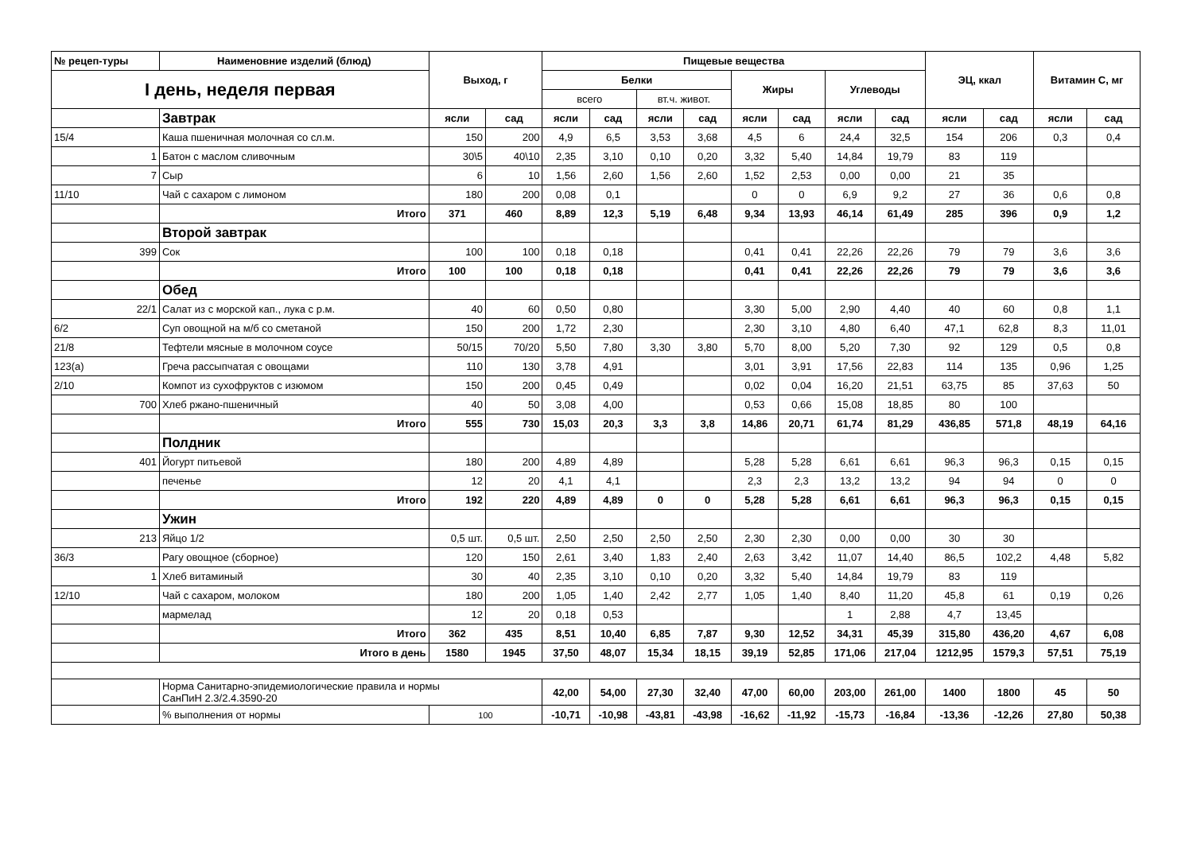| № рецеп-туры | Наименовние изделий (блюд) | Выход, г | | Пищевые вещества | | | | | | | | ЭЦ, ккал | | Витамин С, мг | |
| --- | --- | --- | --- | --- | --- | --- | --- | --- | --- | --- | --- | --- | --- | --- | --- |
| I день, неделя первая | | | | Белки | | | | Жиры | | Углеводы | | | | | |
| | | | | всего | | вт.ч. живот. | | | | | | | | | |
| | Завтрак | ясли | сад | ясли | сад | ясли | сад | ясли | сад | ясли | сад | ясли | сад | ясли | сад |
| 15/4 | Каша пшеничная молочная со сл.м. | 150 | 200 | 4,9 | 6,5 | 3,53 | 3,68 | 4,5 | 6 | 24,4 | 32,5 | 154 | 206 | 0,3 | 0,4 |
| 1 | Батон с маслом сливочным | 30\5 | 40\10 | 2,35 | 3,10 | 0,10 | 0,20 | 3,32 | 5,40 | 14,84 | 19,79 | 83 | 119 | | |
| 7 | Сыр | 6 | 10 | 1,56 | 2,60 | 1,56 | 2,60 | 1,52 | 2,53 | 0,00 | 0,00 | 21 | 35 | | |
| 11/10 | Чай с сахаром с лимоном | 180 | 200 | 0,08 | 0,1 | | | 0 | 0 | 6,9 | 9,2 | 27 | 36 | 0,6 | 0,8 |
| | Итого | 371 | 460 | 8,89 | 12,3 | 5,19 | 6,48 | 9,34 | 13,93 | 46,14 | 61,49 | 285 | 396 | 0,9 | 1,2 |
| | Второй завтрак | | | | | | | | | | | | | | |
| 399 | Сок | 100 | 100 | 0,18 | 0,18 | | | 0,41 | 0,41 | 22,26 | 22,26 | 79 | 79 | 3,6 | 3,6 |
| | Итого | 100 | 100 | 0,18 | 0,18 | | | 0,41 | 0,41 | 22,26 | 22,26 | 79 | 79 | 3,6 | 3,6 |
| | Обед | | | | | | | | | | | | | | |
| 22/1 | Салат из с морской кап., лука с р.м. | 40 | 60 | 0,50 | 0,80 | | | 3,30 | 5,00 | 2,90 | 4,40 | 40 | 60 | 0,8 | 1,1 |
| 6/2 | Суп овощной на м/б со сметаной | 150 | 200 | 1,72 | 2,30 | | | 2,30 | 3,10 | 4,80 | 6,40 | 47,1 | 62,8 | 8,3 | 11,01 |
| 21/8 | Тефтели мясные в молочном соусе | 50/15 | 70/20 | 5,50 | 7,80 | 3,30 | 3,80 | 5,70 | 8,00 | 5,20 | 7,30 | 92 | 129 | 0,5 | 0,8 |
| 123(а) | Греча рассыпчатая с овощами | 110 | 130 | 3,78 | 4,91 | | | 3,01 | 3,91 | 17,56 | 22,83 | 114 | 135 | 0,96 | 1,25 |
| 2/10 | Компот из сухофруктов с изюмом | 150 | 200 | 0,45 | 0,49 | | | 0,02 | 0,04 | 16,20 | 21,51 | 63,75 | 85 | 37,63 | 50 |
| 700 | Хлеб ржано-пшеничный | 40 | 50 | 3,08 | 4,00 | | | 0,53 | 0,66 | 15,08 | 18,85 | 80 | 100 | | |
| | Итого | 555 | 730 | 15,03 | 20,3 | 3,3 | 3,8 | 14,86 | 20,71 | 61,74 | 81,29 | 436,85 | 571,8 | 48,19 | 64,16 |
| | Полдник | | | | | | | | | | | | | | |
| 401 | Йогурт питьевой | 180 | 200 | 4,89 | 4,89 | | | 5,28 | 5,28 | 6,61 | 6,61 | 96,3 | 96,3 | 0,15 | 0,15 |
| | печенье | 12 | 20 | 4,1 | 4,1 | | | 2,3 | 2,3 | 13,2 | 13,2 | 94 | 94 | 0 | 0 |
| | Итого | 192 | 220 | 4,89 | 4,89 | 0 | 0 | 5,28 | 5,28 | 6,61 | 6,61 | 96,3 | 96,3 | 0,15 | 0,15 |
| | Ужин | | | | | | | | | | | | | | |
| 213 | Яйцо 1/2 | 0,5 шт. | 0,5 шт. | 2,50 | 2,50 | 2,50 | 2,50 | 2,30 | 2,30 | 0,00 | 0,00 | 30 | 30 | | |
| 36/3 | Рагу овощное (сборное) | 120 | 150 | 2,61 | 3,40 | 1,83 | 2,40 | 2,63 | 3,42 | 11,07 | 14,40 | 86,5 | 102,2 | 4,48 | 5,82 |
| 1 | Хлеб витаминый | 30 | 40 | 2,35 | 3,10 | 0,10 | 0,20 | 3,32 | 5,40 | 14,84 | 19,79 | 83 | 119 | | |
| 12/10 | Чай с сахаром, молоком | 180 | 200 | 1,05 | 1,40 | 2,42 | 2,77 | 1,05 | 1,40 | 8,40 | 11,20 | 45,8 | 61 | 0,19 | 0,26 |
| | мармелад | 12 | 20 | 0,18 | 0,53 | | | | | 1 | 2,88 | 4,7 | 13,45 | | |
| | Итого | 362 | 435 | 8,51 | 10,40 | 6,85 | 7,87 | 9,30 | 12,52 | 34,31 | 45,39 | 315,80 | 436,20 | 4,67 | 6,08 |
| | Итого в день | 1580 | 1945 | 37,50 | 48,07 | 15,34 | 18,15 | 39,19 | 52,85 | 171,06 | 217,04 | 1212,95 | 1579,3 | 57,51 | 75,19 |
| | Норма Санитарно-эпидемиологические правила и нормы СанПиН 2.3/2.4.3590-20 | | | 42,00 | 54,00 | 27,30 | 32,40 | 47,00 | 60,00 | 203,00 | 261,00 | 1400 | 1800 | 45 | 50 |
| | % выполнения от нормы | 100 | | -10,71 | -10,98 | -43,81 | -43,98 | -16,62 | -11,92 | -15,73 | -16,84 | -13,36 | -12,26 | 27,80 | 50,38 |